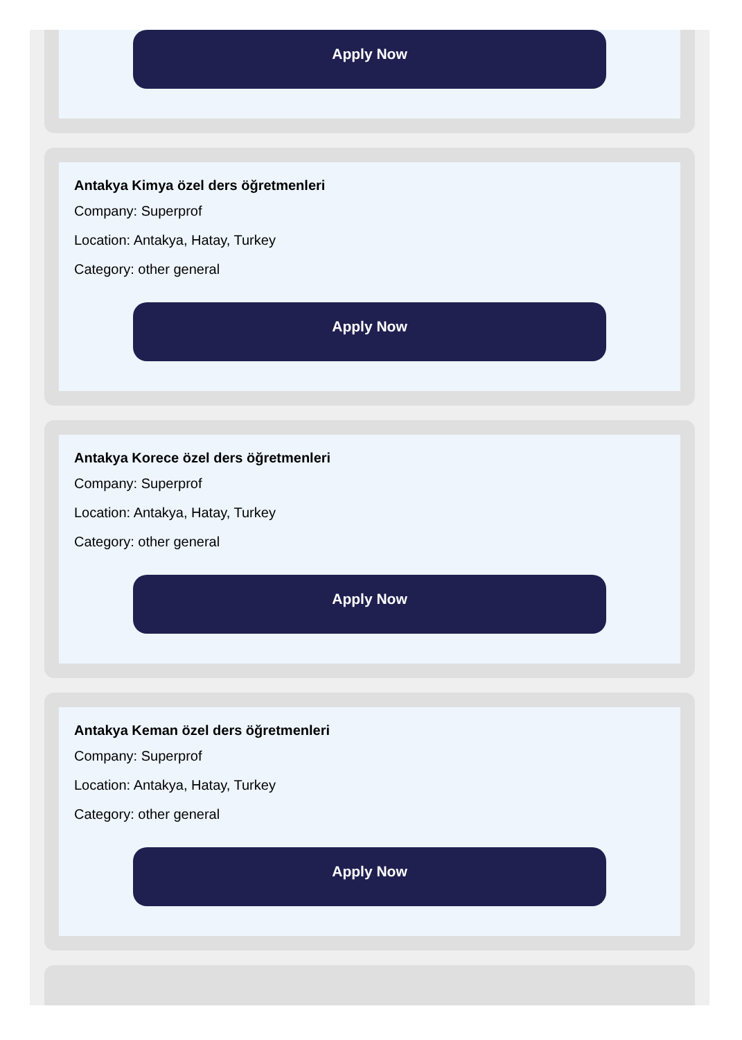Apply Now
Antakya Kimya özel ders öğretmenleri
Company: Superprof
Location: Antakya, Hatay, Turkey
Category: other general
Apply Now
Antakya Korece özel ders öğretmenleri
Company: Superprof
Location: Antakya, Hatay, Turkey
Category: other general
Apply Now
Antakya Keman özel ders öğretmenleri
Company: Superprof
Location: Antakya, Hatay, Turkey
Category: other general
Apply Now